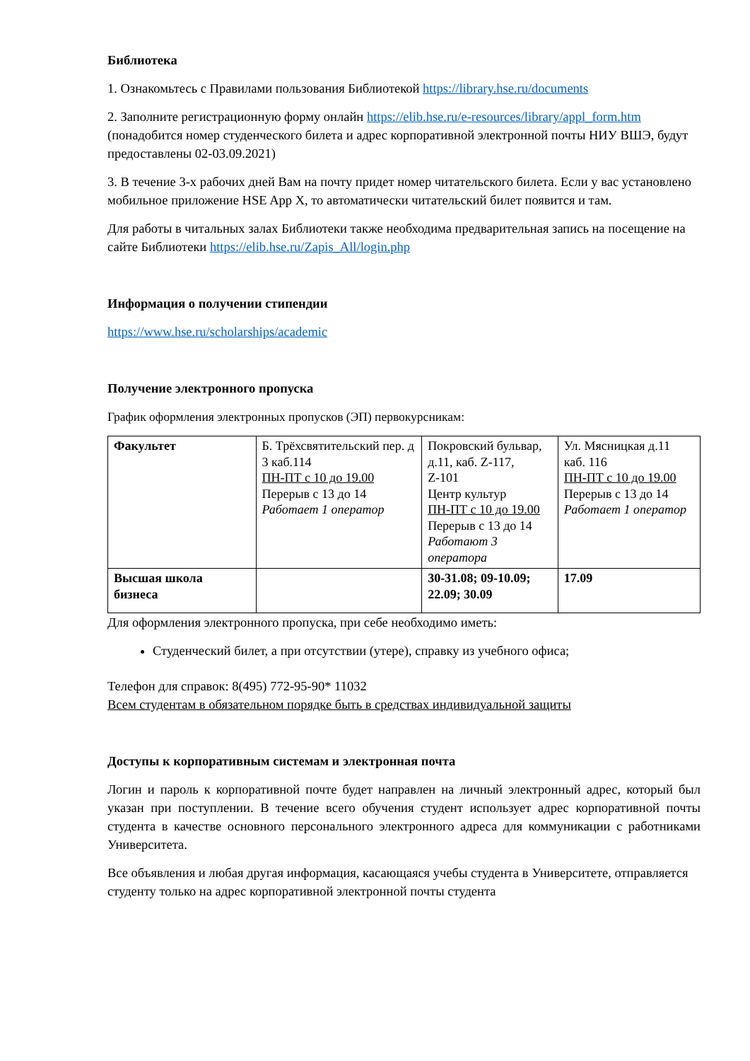Библиотека
1. Ознакомьтесь с Правилами пользования Библиотекой https://library.hse.ru/documents
2. Заполните регистрационную форму онлайн https://elib.hse.ru/e-resources/library/appl_form.htm (понадобится номер студенческого билета и адрес корпоративной электронной почты НИУ ВШЭ, будут предоставлены 02-03.09.2021)
3. В течение 3-х рабочих дней Вам на почту придет номер читательского билета. Если у вас установлено мобильное приложение HSE App X, то автоматически читательский билет появится и там.
Для работы в читальных залах Библиотеки также необходима предварительная запись на посещение на сайте Библиотеки https://elib.hse.ru/Zapis_All/login.php
Информация о получении стипендии
https://www.hse.ru/scholarships/academic
Получение электронного пропуска
График оформления электронных пропусков (ЭП) первокурсникам:
| Факультет | Б. Трёхсвятительский пер. д 3 каб.114 ПН-ПТ с 10 до 19.00 Перерыв с 13 до 14 Работает 1 оператор | Покровский бульвар, д.11, каб. Z-117, Z-101 Центр культур ПН-ПТ с 10 до 19.00 Перерыв с 13 до 14 Работают 3 оператора | Ул. Мясницкая д.11 каб. 116 ПН-ПТ с 10 до 19.00 Перерыв с 13 до 14 Работает 1 оператор |
| Высшая школа бизнеса | | 30-31.08; 09-10.09; 22.09; 30.09 | 17.09 |
Для оформления электронного пропуска, при себе необходимо иметь:
Студенческий билет, а при отсутствии (утере), справку из учебного офиса;
Телефон для справок: 8(495) 772-95-90* 11032
Всем студентам в обязательном порядке быть в средствах индивидуальной защиты
Доступы к корпоративным системам и электронная почта
Логин и пароль к корпоративной почте будет направлен на личный электронный адрес, который был указан при поступлении. В течение всего обучения студент использует адрес корпоративной почты студента в качестве основного персонального электронного адреса для коммуникации с работниками Университета.
Все объявления и любая другая информация, касающаяся учебы студента в Университете, отправляется студенту только на адрес корпоративной электронной почты студента